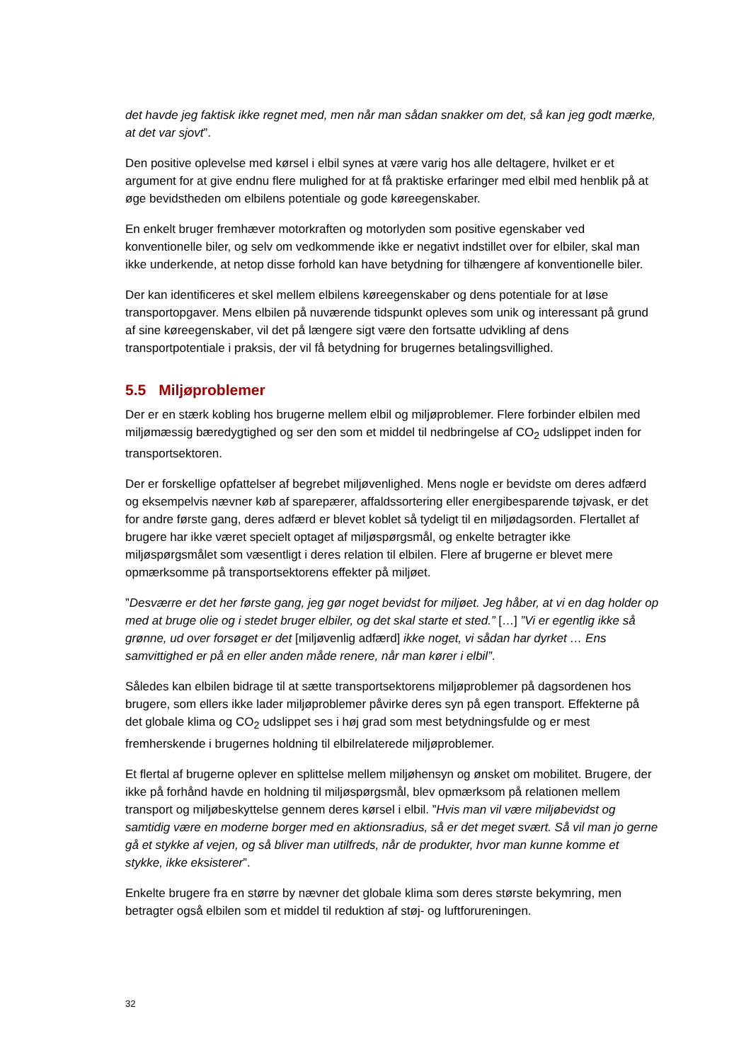det havde jeg faktisk ikke regnet med, men når man sådan snakker om det, så kan jeg godt mærke, at det var sjovt”.
Den positive oplevelse med kørsel i elbil synes at være varig hos alle deltagere, hvilket er et argument for at give endnu flere mulighed for at få praktiske erfaringer med elbil med henblik på at øge bevidstheden om elbilens potentiale og gode køreegenskaber.
En enkelt bruger fremhæver motorkraften og motorlyden som positive egenskaber ved konventionelle biler, og selv om vedkommende ikke er negativt indstillet over for elbiler, skal man ikke underkende, at netop disse forhold kan have betydning for tilhængere af konventionelle biler.
Der kan identificeres et skel mellem elbilens køreegenskaber og dens potentiale for at løse transportopgaver. Mens elbilen på nuværende tidspunkt opleves som unik og interessant på grund af sine køreegenskaber, vil det på længere sigt være den fortsatte udvikling af dens transportpotentiale i praksis, der vil få betydning for brugernes betalingsvillighed.
5.5 Miljøproblemer
Der er en stærk kobling hos brugerne mellem elbil og miljøproblemer. Flere forbinder elbilen med miljømæssig bæredygtighed og ser den som et middel til nedbringelse af CO<sub>2</sub> udslippet inden for transportsektoren.
Der er forskellige opfattelser af begrebet miljøvenlighed. Mens nogle er bevidste om deres adfærd og eksempelvis nævner køb af sparepærer, affaldssortering eller energibesparende tøjvask, er det for andre første gang, deres adfærd er blevet koblet så tydeligt til en miljødagsorden. Flertallet af brugere har ikke været specielt optaget af miljøspørgsmål, og enkelte betragter ikke miljøspørgsmålet som væsentligt i deres relation til elbilen. Flere af brugerne er blevet mere opmærksomme på transportsektorens effekter på miljøet.
”Desværre er det her første gang, jeg gør noget bevidst for miljøet. Jeg håber, at vi en dag holder op med at bruge olie og i stedet bruger elbiler, og det skal starte et sted.” […] ”Vi er egentlig ikke så grønne, ud over forsøget er det [miljøvenlig adfærd] ikke noget, vi sådan har dyrket … Ens samvittighed er på en eller anden måde renere, når man kører i elbil”.
Således kan elbilen bidrage til at sætte transportsektorens miljøproblemer på dagsordenen hos brugere, som ellers ikke lader miljøproblemer påvirke deres syn på egen transport. Effekterne på det globale klima og CO<sub>2</sub> udslippet ses i høj grad som mest betydningsfulde og er mest fremherskende i brugernes holdning til elbilrelaterede miljøproblemer.
Et flertal af brugerne oplever en splittelse mellem miljøhensyn og ønsket om mobilitet. Brugere, der ikke på forhånd havde en holdning til miljøspørgsmål, blev opmærksom på relationen mellem transport og miljøbeskyttelse gennem deres kørsel i elbil. ”Hvis man vil være miljøbevidst og samtidig være en moderne borger med en aktionsradius, så er det meget svært. Så vil man jo gerne gå et stykke af vejen, og så bliver man utilfreds, når de produkter, hvor man kunne komme et stykke, ikke eksisterer”.
Enkelte brugere fra en større by nævner det globale klima som deres største bekymring, men betragter også elbilen som et middel til reduktion af støj- og luftforureningen.
32